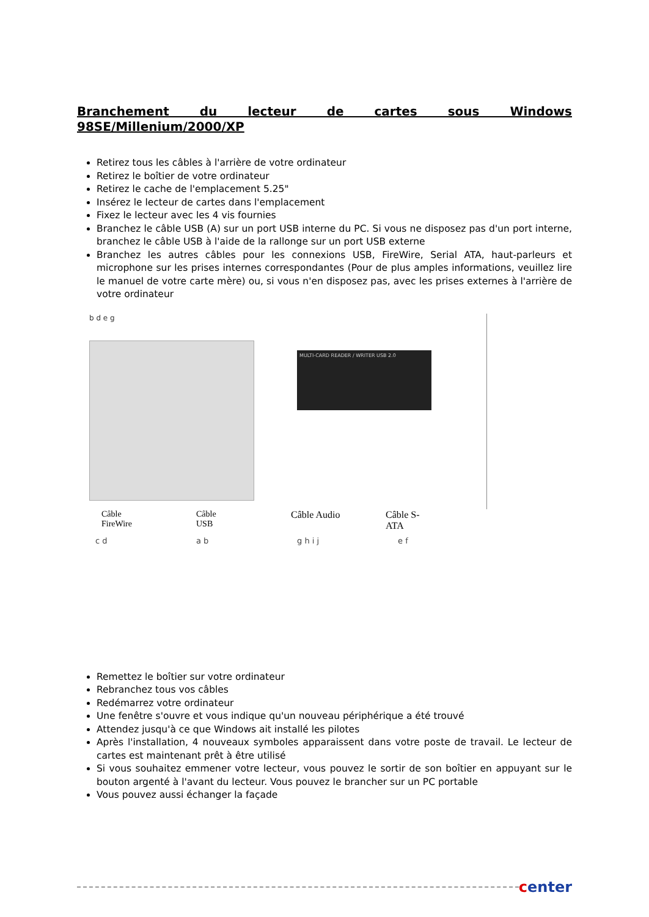Branchement du lecteur de cartes sous Windows 98SE/Millenium/2000/XP
Retirez tous les câbles à l'arrière de votre ordinateur
Retirez le boîtier de votre ordinateur
Retirez le cache de l'emplacement 5.25"
Insérez le lecteur de cartes dans l'emplacement
Fixez le lecteur avec les 4 vis fournies
Branchez le câble USB (A) sur un port USB interne du PC. Si vous ne disposez pas d'un port interne, branchez le câble USB à l'aide de la rallonge sur un port USB externe
Branchez les autres câbles pour les connexions USB, FireWire, Serial ATA, haut-parleurs et microphone sur les prises internes correspondantes (Pour de plus amples informations, veuillez lire le manuel de votre carte mère) ou, si vous n'en disposez pas, avec les prises externes à l'arrière de votre ordinateur
b d e g
MULTI-CARD READER / WRITER USB 2.0
Câble
FireWire
Câble
USB
Câble Audio Câble S-
ATA
c d a b g h i j e f
Remettez le boîtier sur votre ordinateur
Rebranchez tous vos câbles
Redémarrez votre ordinateur
Une fenêtre s'ouvre et vous indique qu'un nouveau périphérique a été trouvé
Attendez jusqu'à ce que Windows ait installé les pilotes
Après l'installation, 4 nouveaux symboles apparaissent dans votre poste de travail. Le lecteur de cartes est maintenant prêt à être utilisé
Si vous souhaitez emmener votre lecteur, vous pouvez le sortir de son boîtier en appuyant sur le bouton argenté à l'avant du lecteur. Vous pouvez le brancher sur un PC portable
Vous pouvez aussi échanger la façade
center